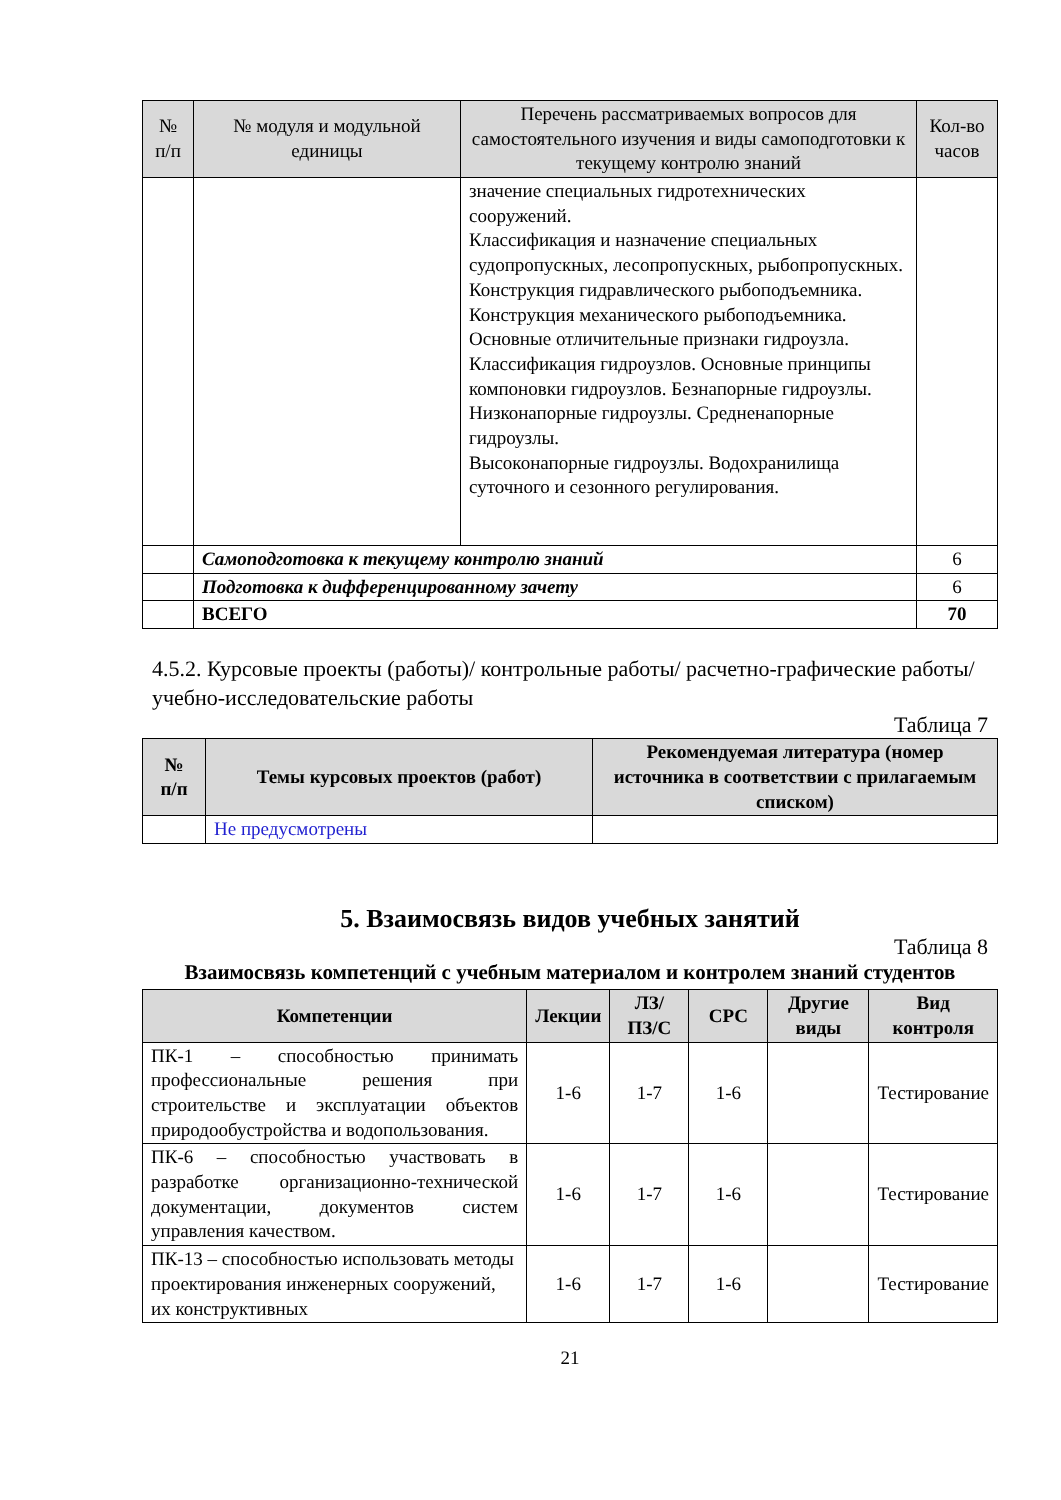| № п/п | № модуля и модульной единицы | Перечень рассматриваемых вопросов для самостоятельного изучения и виды самоподготовки к текущему контролю знаний | Кол-во часов |
| --- | --- | --- | --- |
| | | значение специальных гидротехнических сооружений. Классификация и назначение специальных судопропускных, лесопропускных, рыбопропускных. Конструкция гидравлического рыбоподъемника. Конструкция механического рыбоподъемника. Основные отличительные признаки гидроузла. Классификация гидроузлов. Основные принципы компоновки гидроузлов. Безнапорные гидроузлы. Низконапорные гидроузлы. Средненапорные гидроузлы. Высоконапорные гидроузлы. Водохранилища суточного и сезонного регулирования. | |
| | Самоподготовка к текущему контролю знаний | | 6 |
| | Подготовка к дифференцированному зачету | | 6 |
| | ВСЕГО | | 70 |
4.5.2. Курсовые проекты (работы)/ контрольные работы/ расчетно-графические работы/ учебно-исследовательские работы
Таблица 7
| № п/п | Темы курсовых проектов (работ) | Рекомендуемая литература (номер источника в соответствии с прилагаемым списком) |
| --- | --- | --- |
| | Не предусмотрены | |
5. Взаимосвязь видов учебных занятий
Таблица 8
Взаимосвязь компетенций с учебным материалом и контролем знаний студентов
| Компетенции | Лекции | ЛЗ/ ПЗ/С | СРС | Другие виды | Вид контроля |
| --- | --- | --- | --- | --- | --- |
| ПК-1 – способностью принимать профессиональные решения при строительстве и эксплуатации объектов природообустройства и водопользования. | 1-6 | 1-7 | 1-6 | | Тестирование |
| ПК-6 – способностью участвовать в разработке организационно-технической документации, документов систем управления качеством. | 1-6 | 1-7 | 1-6 | | Тестирование |
| ПК-13 – способностью использовать методы проектирования инженерных сооружений, их конструктивных | 1-6 | 1-7 | 1-6 | | Тестирование |
21